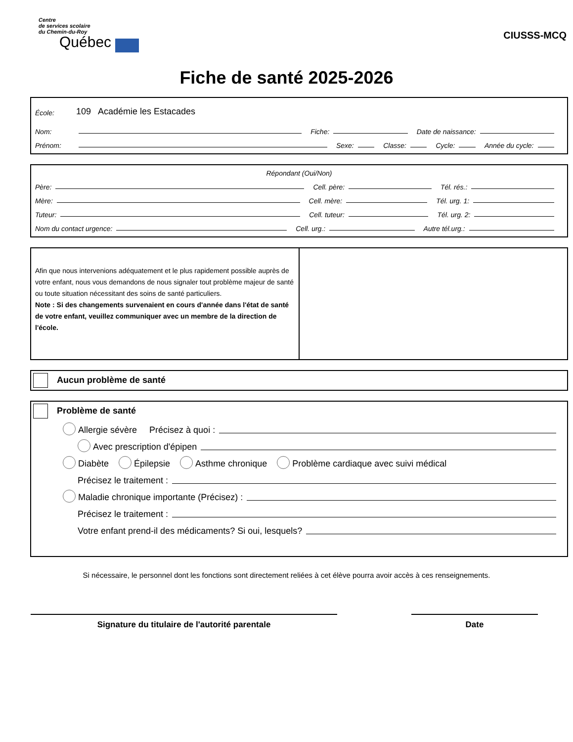Centre
de services scolaire
du Chemin-du-Roy
Québec
CIUSSS-MCQ
Fiche de santé 2025-2026
École: 109 Académie les Estacades
Nom: Fiche: Date de naissance:
Prénom: Sexe: Classe: Cycle: Année du cycle:
Répondant (Oui/Non)
Père: Cell. père: Tél. rés.:
Mère: Cell. mère: Tél. urg. 1:
Tuteur: Cell. tuteur: Tél. urg. 2:
Nom du contact urgence: Cell. urg.: Autre tél.urg.:
Afin que nous intervenions adéquatement et le plus rapidement possible auprès de votre enfant, nous vous demandons de nous signaler tout problème majeur de santé ou toute situation nécessitant des soins de santé particuliers.
Note : Si des changements survenaient en cours d'année dans l'état de santé de votre enfant, veuillez communiquer avec un membre de la direction de l'école.
Aucun problème de santé
Problème de santé
Allergie sévère Précisez à quoi :
Avec prescription d'épipen
Diabète Épilepsie Asthme chronique Problème cardiaque avec suivi médical
Précisez le traitement :
Maladie chronique importante (Précisez) :
Précisez le traitement :
Votre enfant prend-il des médicaments? Si oui, lesquels?
Si nécessaire, le personnel dont les fonctions sont directement reliées à cet élève pourra avoir accès à ces renseignements.
Signature du titulaire de l'autorité parentale Date